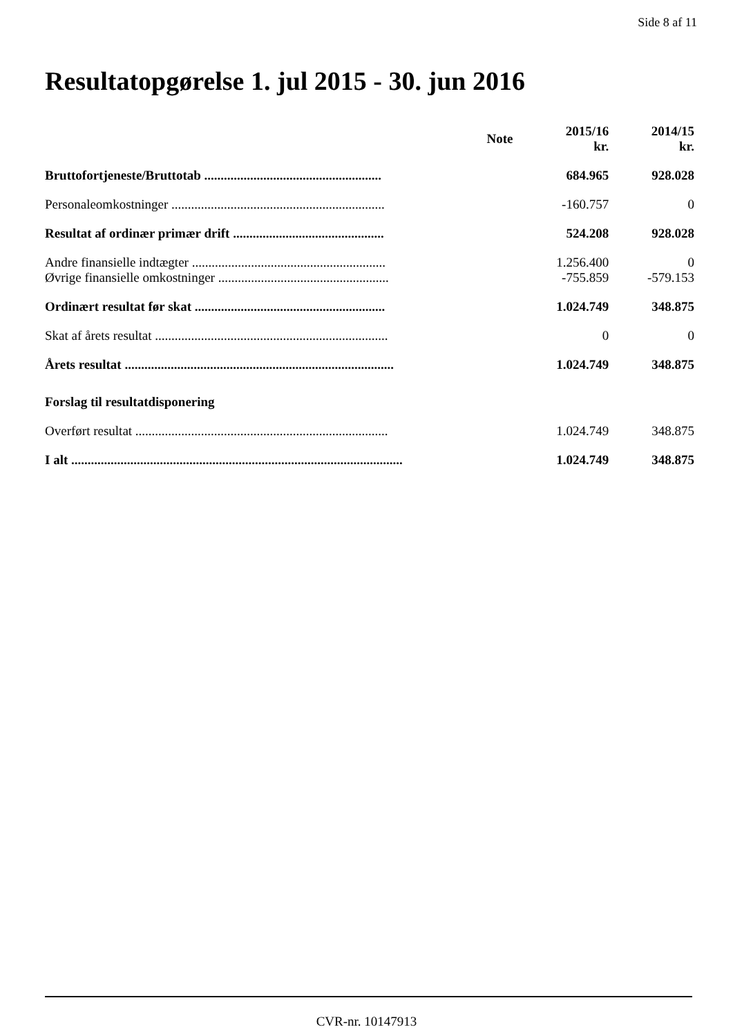Side 8 af 11
Resultatopgørelse 1. jul 2015 - 30. jun 2016
| | Note | 2015/16 kr. | 2014/15 kr. |
| --- | --- | --- | --- |
| Bruttofortjeneste/Bruttotab ...................................................... | | 684.965 | 928.028 |
| Personaleomkostninger ................................................................. | | -160.757 | 0 |
| Resultat af ordinær primær drift .............................................. | | 524.208 | 928.028 |
| Andre finansielle indtægter ........................................................... | | 1.256.400 | 0 |
| Øvrige finansielle omkostninger .................................................... | | -755.859 | -579.153 |
| Ordinært resultat før skat .......................................................... | | 1.024.749 | 348.875 |
| Skat af årets resultat ....................................................................... | | 0 | 0 |
| Årets resultat .................................................................................. | | 1.024.749 | 348.875 |
| Forslag til resultatdisponering | | | |
| Overført resultat ............................................................................. | | 1.024.749 | 348.875 |
| I alt ..................................................................................................... | | 1.024.749 | 348.875 |
CVR-nr. 10147913